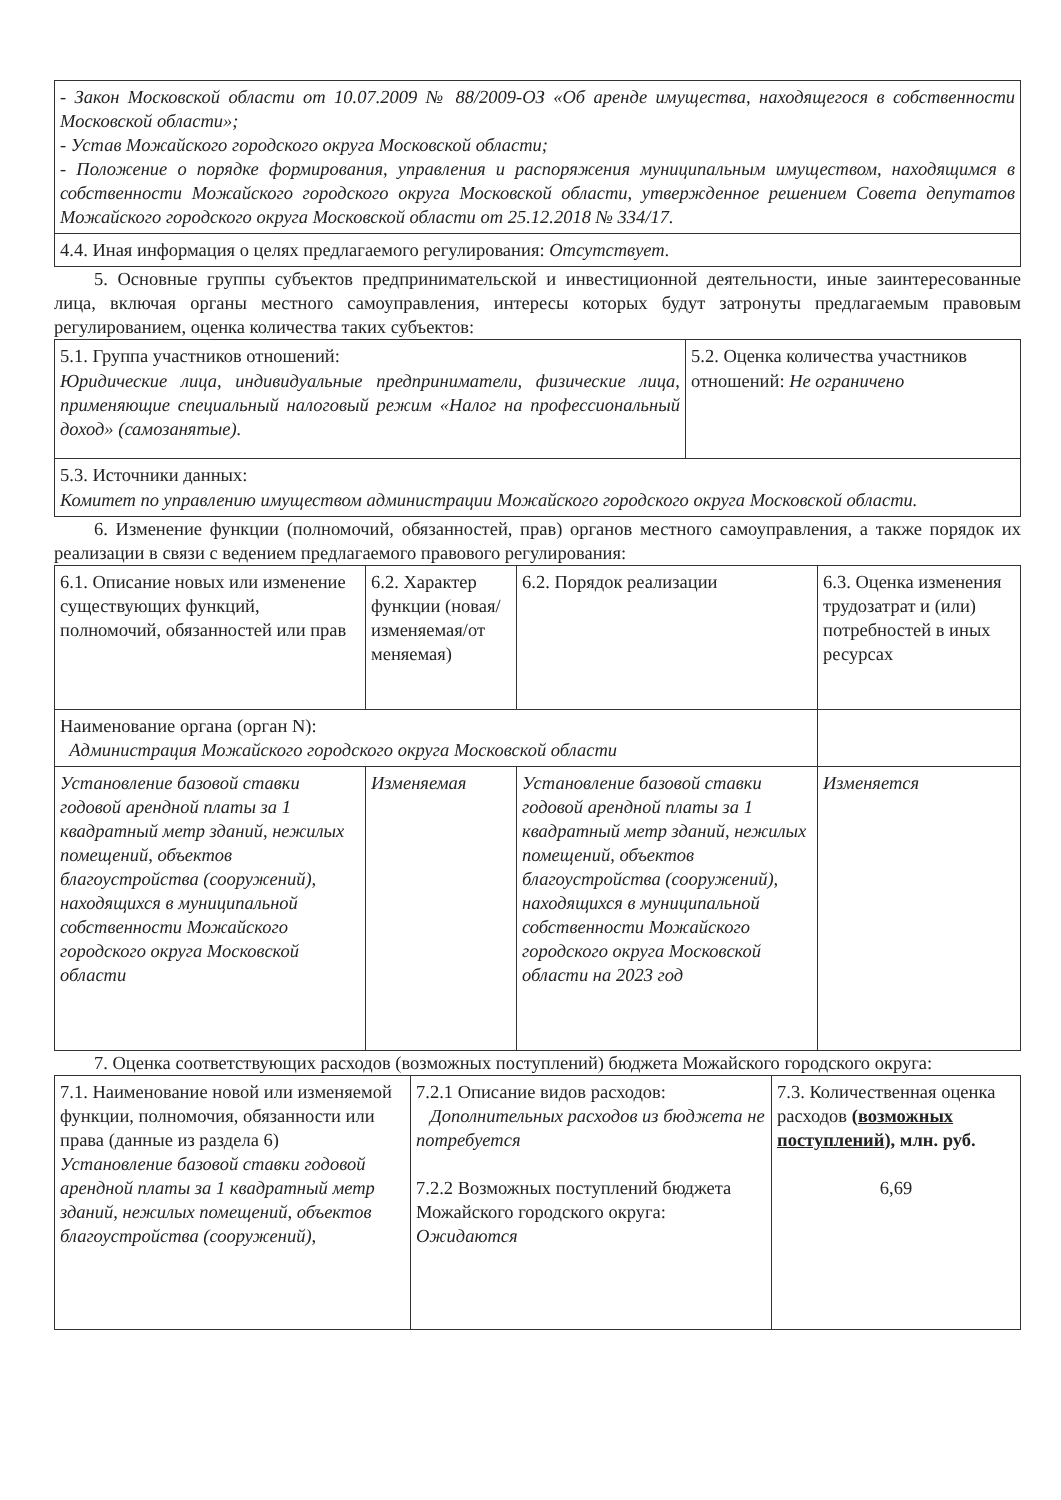| - Закон Московской области от 10.07.2009 № 88/2009-ОЗ «Об аренде имущества, находящегося в собственности Московской области»; - Устав Можайского городского округа Московской области; - Положение о порядке формирования, управления и распоряжения муниципальным имуществом, находящимся в собственности Можайского городского округа Московской области, утвержденное решением Совета депутатов Можайского городского округа Московской области от 25.12.2018 № 334/17. |
| 4.4. Иная информация о целях предлагаемого регулирования: Отсутствует. |
5. Основные группы субъектов предпринимательской и инвестиционной деятельности, иные заинтересованные лица, включая органы местного самоуправления, интересы которых будут затронуты предлагаемым правовым регулированием, оценка количества таких субъектов:
| 5.1. Группа участников отношений: Юридические лица, индивидуальные предприниматели, физические лица, применяющие специальный налоговый режим «Налог на профессиональный доход» (самозанятые). | 5.2. Оценка количества участников отношений: Не ограничено |
| 5.3. Источники данных: Комитет по управлению имуществом администрации Можайского городского округа Московской области. | |
6. Изменение функции (полномочий, обязанностей, прав) органов местного самоуправления, а также порядок их реализации в связи с ведением предлагаемого правового регулирования:
| 6.1. Описание новых или изменение существующих функций, полномочий, обязанностей или прав | 6.2. Характер функции (новая/ изменяемая/от меняемая) | 6.2. Порядок реализации | 6.3. Оценка изменения трудозатрат и (или) потребностей в иных ресурсах |
| Наименование органа (орган N): Администрация Можайского городского округа Московской области | | | |
| Установление базовой ставки годовой арендной платы за 1 квадратный метр зданий, нежилых помещений, объектов благоустройства (сооружений), находящихся в муниципальной собственности Можайского городского округа Московской области | Изменяемая | Установление базовой ставки годовой арендной платы за 1 квадратный метр зданий, нежилых помещений, объектов благоустройства (сооружений), находящихся в муниципальной собственности Можайского городского округа Московской области на 2023 год | Изменяется |
7. Оценка соответствующих расходов (возможных поступлений) бюджета Можайского городского округа:
| 7.1. Наименование новой или изменяемой функции, полномочия, обязанности или права (данные из раздела 6) Установление базовой ставки годовой арендной платы за 1 квадратный метр зданий, нежилых помещений, объектов благоустройства (сооружений), | 7.2.1 Описание видов расходов: Дополнительных расходов из бюджета не потребуется 7.2.2 Возможных поступлений бюджета Можайского городского округа: Ожидаются | 7.3. Количественная оценка расходов ( возможных поступлений ), млн. руб. 6,69 |